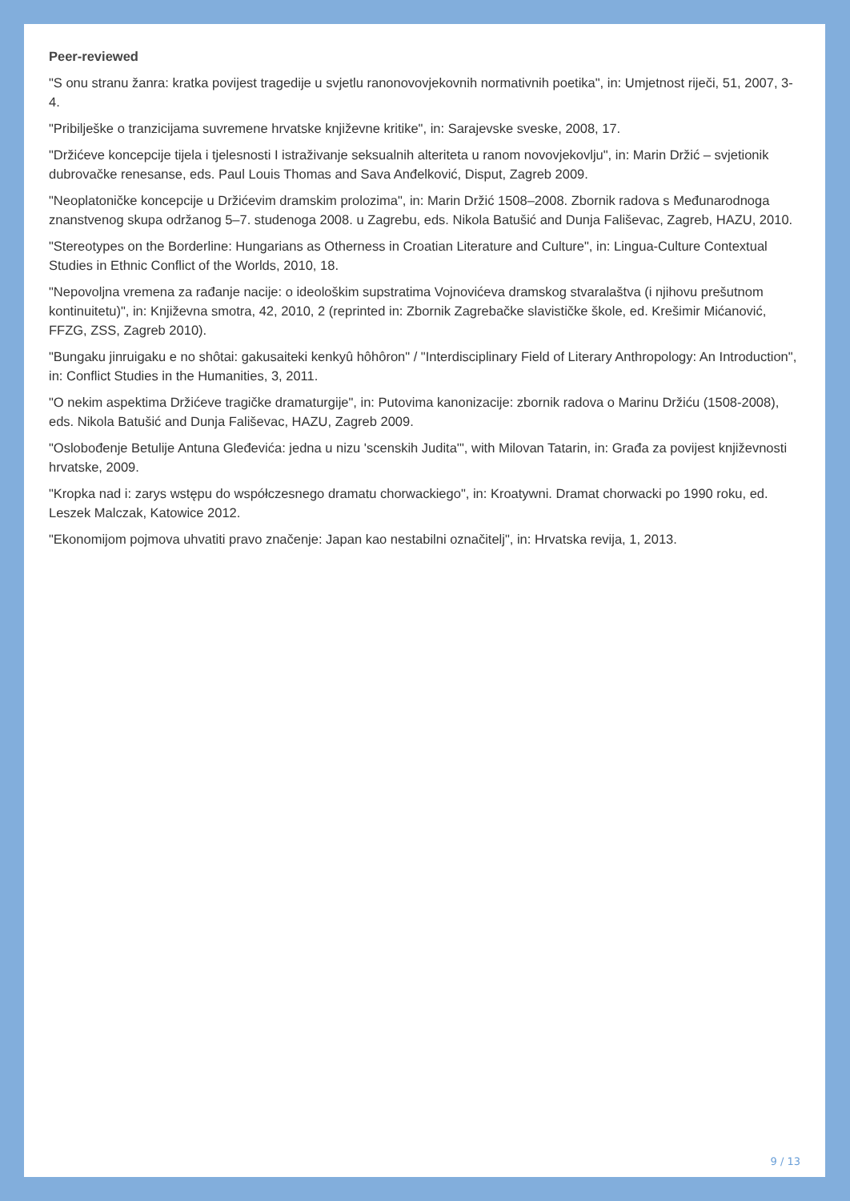Peer-reviewed
"S onu stranu žanra: kratka povijest tragedije u svjetlu ranonovovjekovnih normativnih poetika", in: Umjetnost riječi, 51, 2007, 3-4.
"Pribilješke o tranzicijama suvremene hrvatske književne kritike", in: Sarajevske sveske, 2008, 17.
"Držićeve koncepcije tijela i tjelesnosti I istraživanje seksualnih alteriteta u ranom novovjekovlju", in: Marin Držić – svjetionik dubrovačke renesanse, eds. Paul Louis Thomas and Sava Anđelković, Disput, Zagreb 2009.
"Neoplatoničke koncepcije u Držićevim dramskim prolozima", in: Marin Držić 1508–2008. Zbornik radova s Međunarodnoga znanstvenog skupa održanog 5–7. studenoga 2008. u Zagrebu, eds. Nikola Batušić and Dunja Fališevac, Zagreb, HAZU, 2010.
"Stereotypes on the Borderline: Hungarians as Otherness in Croatian Literature and Culture", in: Lingua-Culture Contextual Studies in Ethnic Conflict of the Worlds, 2010, 18.
"Nepovoljna vremena za rađanje nacije: o ideološkim supstratima Vojnovićeva dramskog stvaralaštva (i njihovu prešutnom kontinuitetu)", in: Književna smotra, 42, 2010, 2 (reprinted in: Zbornik Zagrebačke slavističke škole, ed. Krešimir Mićanović, FFZG, ZSS, Zagreb 2010).
"Bungaku jinruigaku e no shôtai: gakusaiteki kenkyû hôhôron" / "Interdisciplinary Field of Literary Anthropology: An Introduction", in: Conflict Studies in the Humanities, 3, 2011.
"O nekim aspektima Držićeve tragičke dramaturgije", in: Putovima kanonizacije: zbornik radova o Marinu Držiću (1508-2008), eds. Nikola Batušić and Dunja Fališevac, HAZU, Zagreb 2009.
"Oslobođenje Betulije Antuna Gleđevića: jedna u nizu 'scenskih Judita'", with Milovan Tatarin, in: Građa za povijest književnosti hrvatske, 2009.
"Kropka nad i: zarys wstępu do współczesnego dramatu chorwackiego", in: Kroatywni. Dramat chorwacki po 1990 roku, ed. Leszek Malczak, Katowice 2012.
"Ekonomijom pojmova uhvatiti pravo značenje: Japan kao nestabilni označitelj", in: Hrvatska revija, 1, 2013.
9 / 13